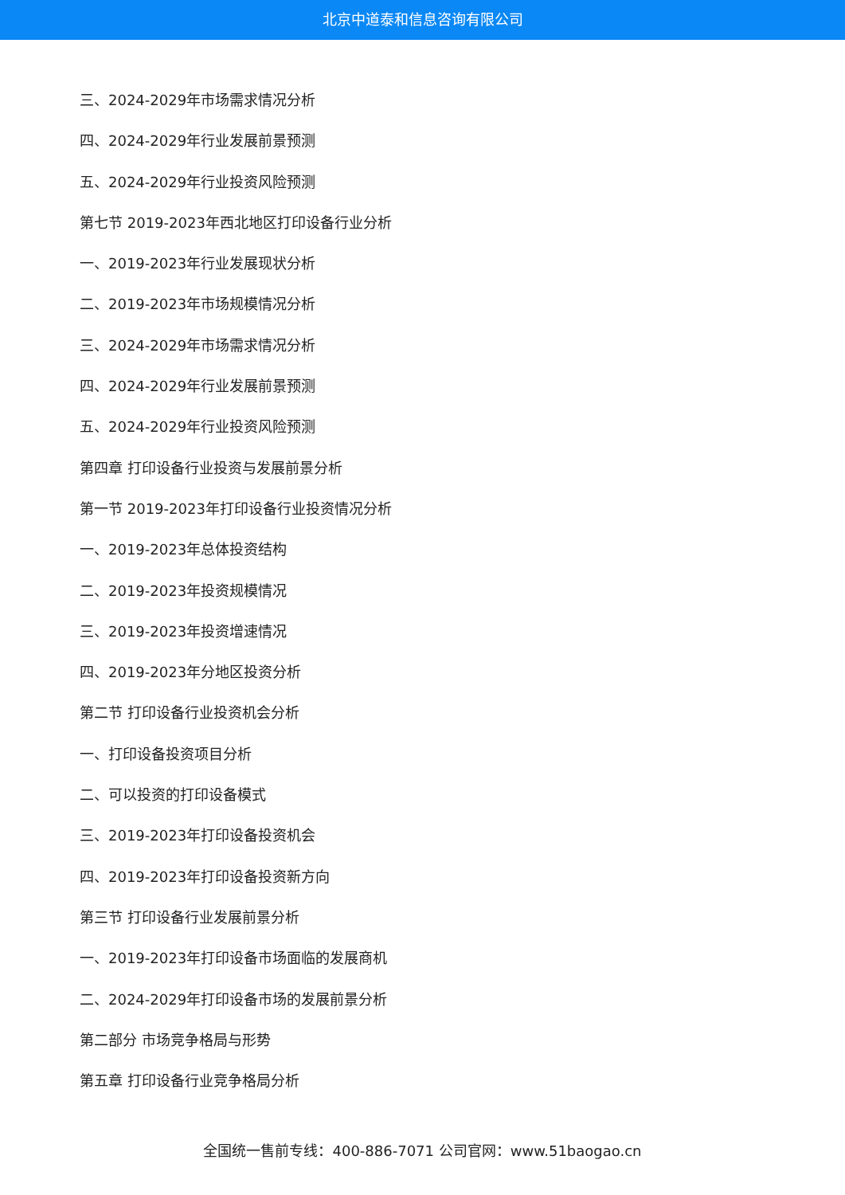北京中道泰和信息咨询有限公司
三、2024-2029年市场需求情况分析
四、2024-2029年行业发展前景预测
五、2024-2029年行业投资风险预测
第七节 2019-2023年西北地区打印设备行业分析
一、2019-2023年行业发展现状分析
二、2019-2023年市场规模情况分析
三、2024-2029年市场需求情况分析
四、2024-2029年行业发展前景预测
五、2024-2029年行业投资风险预测
第四章 打印设备行业投资与发展前景分析
第一节 2019-2023年打印设备行业投资情况分析
一、2019-2023年总体投资结构
二、2019-2023年投资规模情况
三、2019-2023年投资增速情况
四、2019-2023年分地区投资分析
第二节 打印设备行业投资机会分析
一、打印设备投资项目分析
二、可以投资的打印设备模式
三、2019-2023年打印设备投资机会
四、2019-2023年打印设备投资新方向
第三节 打印设备行业发展前景分析
一、2019-2023年打印设备市场面临的发展商机
二、2024-2029年打印设备市场的发展前景分析
第二部分 市场竞争格局与形势
第五章 打印设备行业竞争格局分析
全国统一售前专线：400-886-7071 公司官网：www.51baogao.cn